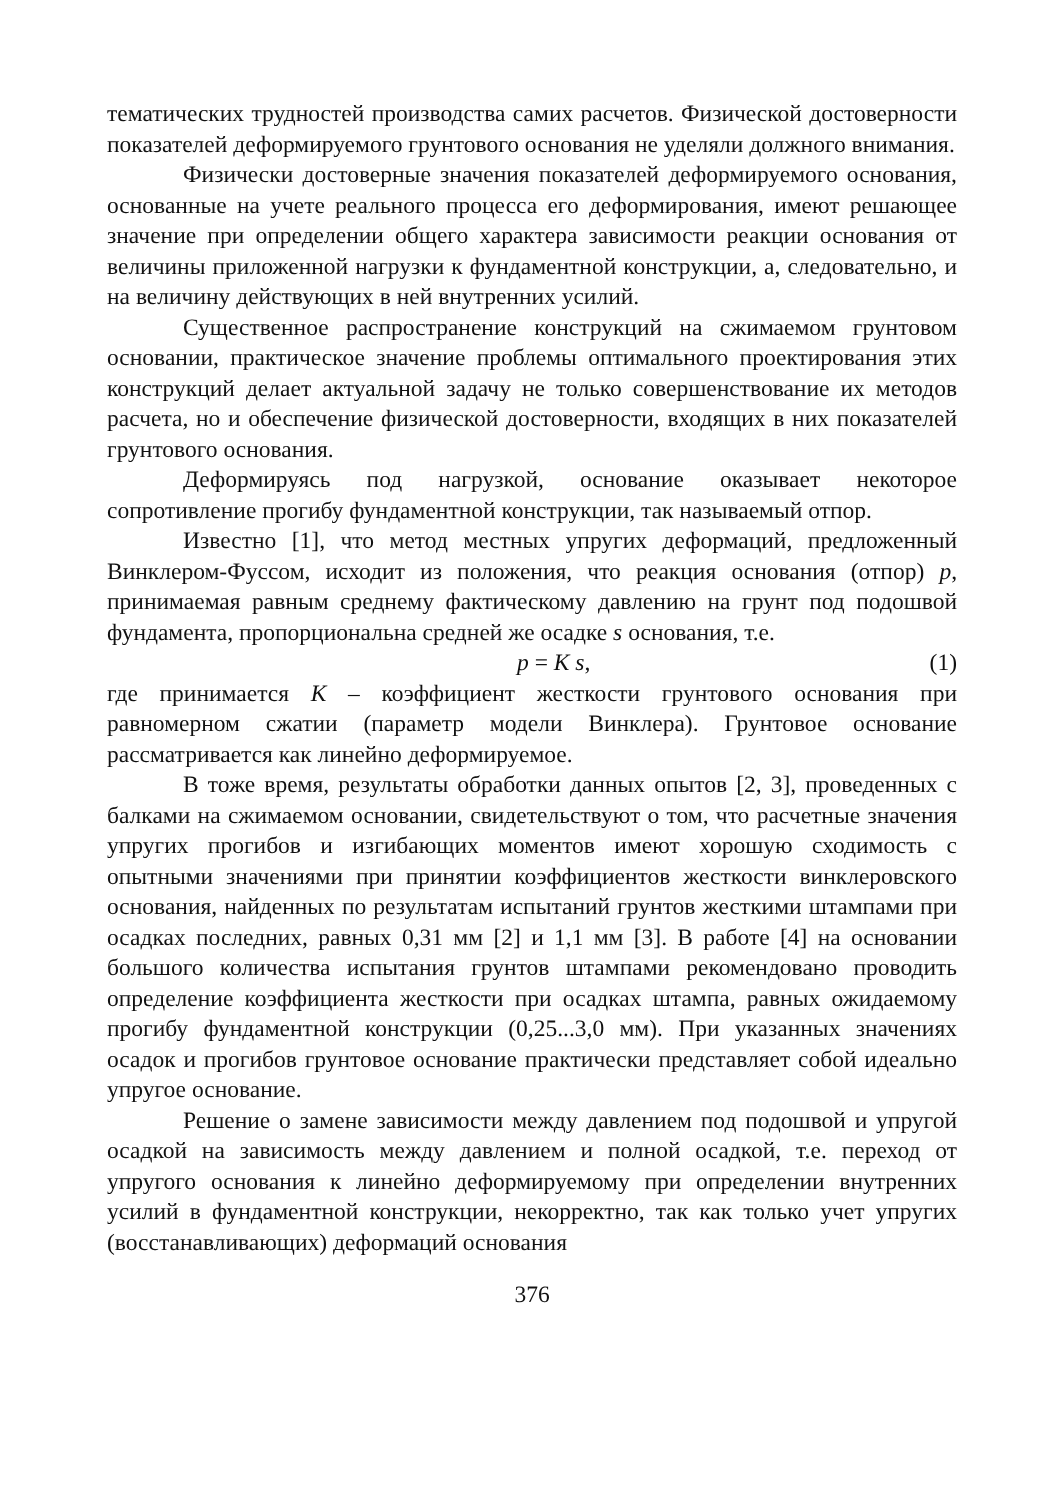тематических трудностей производства самих расчетов. Физической достоверности показателей деформируемого грунтового основания не уделяли должного внимания.
Физически достоверные значения показателей деформируемого основания, основанные на учете реального процесса его деформирования, имеют решающее значение при определении общего характера зависимости реакции основания от величины приложенной нагрузки к фундаментной конструкции, а, следовательно, и на величину действующих в ней внутренних усилий.
Существенное распространение конструкций на сжимаемом грунтовом основании, практическое значение проблемы оптимального проектирования этих конструкций делает актуальной задачу не только совершенствование их методов расчета, но и обеспечение физической достоверности, входящих в них показателей грунтового основания.
Деформируясь под нагрузкой, основание оказывает некоторое сопротивление прогибу фундаментной конструкции, так называемый отпор.
Известно [1], что метод местных упругих деформаций, предложенный Винклером-Фуссом, исходит из положения, что реакция основания (отпор) p, принимаемая равным среднему фактическому давлению на грунт под подошвой фундамента, пропорциональна средней же осадке s основания, т.е.
p = K s, (1)
где принимается K – коэффициент жесткости грунтового основания при равномерном сжатии (параметр модели Винклера). Грунтовое основание рассматривается как линейно деформируемое.
В тоже время, результаты обработки данных опытов [2, 3], проведенных с балками на сжимаемом основании, свидетельствуют о том, что расчетные значения упругих прогибов и изгибающих моментов имеют хорошую сходимость с опытными значениями при принятии коэффициентов жесткости винклеровского основания, найденных по результатам испытаний грунтов жесткими штампами при осадках последних, равных 0,31 мм [2] и 1,1 мм [3]. В работе [4] на основании большого количества испытания грунтов штампами рекомендовано проводить определение коэффициента жесткости при осадках штампа, равных ожидаемому прогибу фундаментной конструкции (0,25...3,0 мм). При указанных значениях осадок и прогибов грунтовое основание практически представляет собой идеально упругое основание.
Решение о замене зависимости между давлением под подошвой и упругой осадкой на зависимость между давлением и полной осадкой, т.е. переход от упругого основания к линейно деформируемому при определении внутренних усилий в фундаментной конструкции, некорректно, так как только учет упругих (восстанавливающих) деформаций основания
376